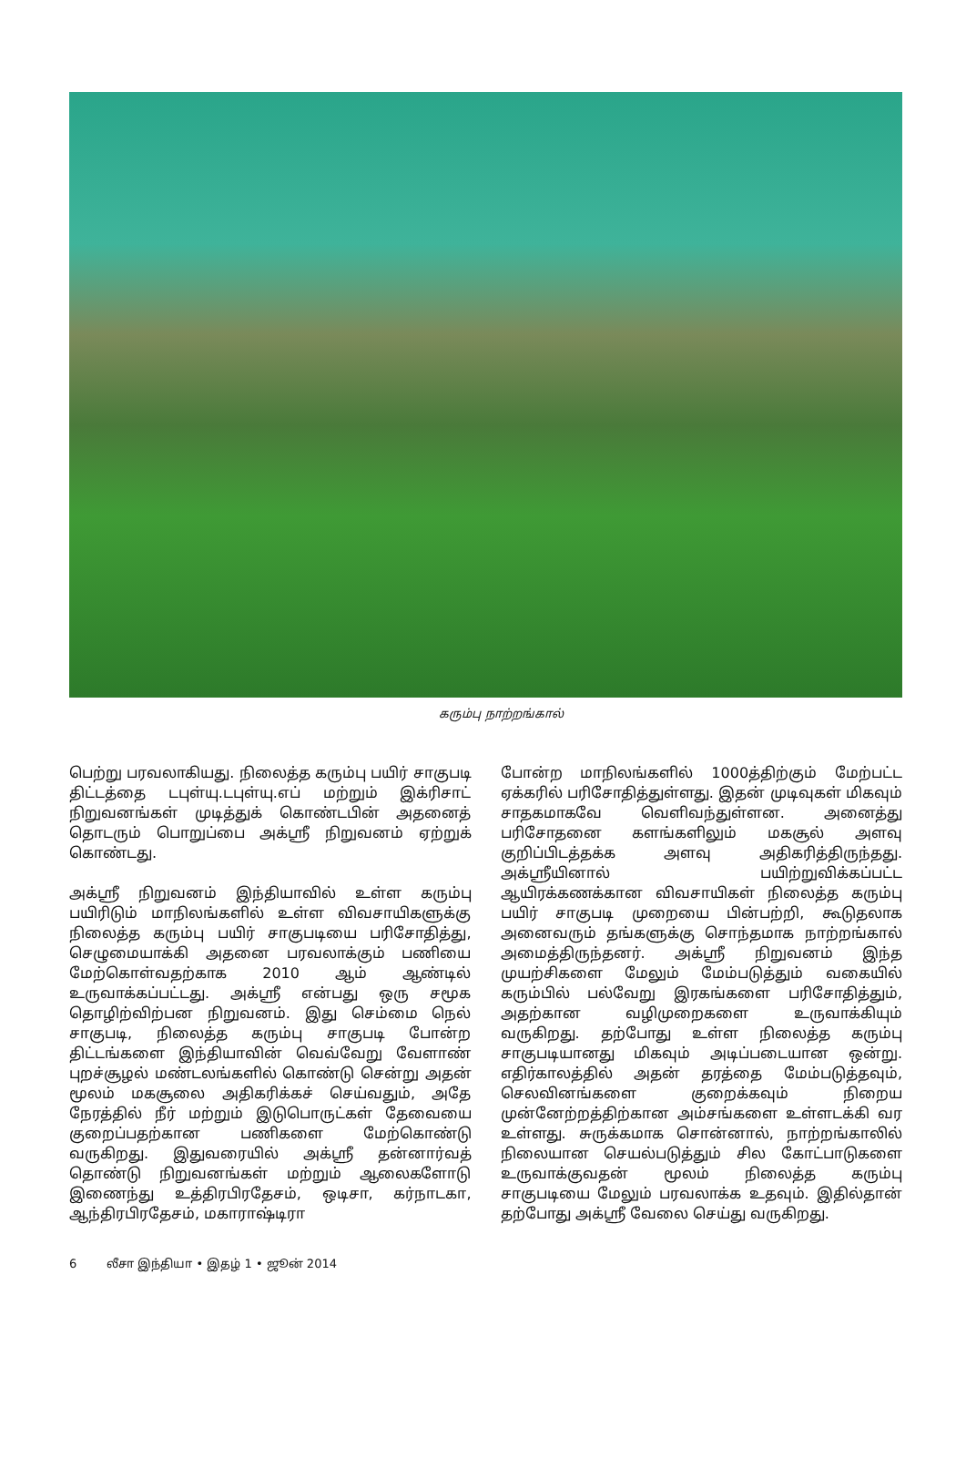கரும்பு நாற்றங்கால்
பெற்று பரவலாகியது. நிலைத்த கரும்பு பயிர் சாகுபடி திட்டத்தை டபுள்யு.டபுள்யு.எப் மற்றும் இக்ரிசாட் நிறுவனங்கள் முடித்துக் கொண்டபின் அதனைத் தொடரும் பொறுப்பை அக்ஸ்ரீ நிறுவனம் ஏற்றுக் கொண்டது.
அக்ஸ்ரீ நிறுவனம் இந்தியாவில் உள்ள கரும்பு பயிரிடும் மாநிலங்களில் உள்ள விவசாயிகளுக்கு நிலைத்த கரும்பு பயிர் சாகுபடியை பரிசோதித்து, செழுமையாக்கி அதனை பரவலாக்கும் பணியை மேற்கொள்வதற்காக 2010 ஆம் ஆண்டில் உருவாக்கப்பட்டது. அக்ஸ்ரீ என்பது ஒரு சமூக தொழிற்விற்பன நிறுவனம். இது செம்மை நெல் சாகுபடி, நிலைத்த கரும்பு சாகுபடி போன்ற திட்டங்களை இந்தியாவின் வெவ்வேறு வேளாண் புறச்சூழல் மண்டலங்களில் கொண்டு சென்று அதன் மூலம் மகசூலை அதிகரிக்கச் செய்வதும், அதே நேரத்தில் நீர் மற்றும் இடுபொருட்கள் தேவையை குறைப்பதற்கான பணிகளை மேற்கொண்டு வருகிறது. இதுவரையில் அக்ஸ்ரீ தன்னார்வத் தொண்டு நிறுவனங்கள் மற்றும் ஆலைகளோடு இணைந்து உத்திரபிரதேசம், ஒடிசா, கர்நாடகா, ஆந்திரபிரதேசம், மகாராஷ்டிரா
போன்ற மாநிலங்களில் 1000த்திற்கும் மேற்பட்ட ஏக்கரில் பரிசோதித்துள்ளது. இதன் முடிவுகள் மிகவும் சாதகமாகவே வெளிவந்துள்ளன. அனைத்து பரிசோதனை களங்களிலும் மகசூல் அளவு குறிப்பிடத்தக்க அளவு அதிகரித்திருந்தது. அக்ஸ்ரீயினால் பயிற்றுவிக்கப்பட்ட ஆயிரக்கணக்கான விவசாயிகள் நிலைத்த கரும்பு பயிர் சாகுபடி முறையை பின்பற்றி, கூடுதலாக அனைவரும் தங்களுக்கு சொந்தமாக நாற்றங்கால் அமைத்திருந்தனர். அக்ஸ்ரீ நிறுவனம் இந்த முயற்சிகளை மேலும் மேம்படுத்தும் வகையில் கரும்பில் பல்வேறு இரகங்களை பரிசோதித்தும், அதற்கான வழிமுறைகளை உருவாக்கியும் வருகிறது. தற்போது உள்ள நிலைத்த கரும்பு சாகுபடியானது மிகவும் அடிப்படையான ஒன்று. எதிர்காலத்தில் அதன் தரத்தை மேம்படுத்தவும், செலவினங்களை குறைக்கவும் நிறைய முன்னேற்றத்திற்கான அம்சங்களை உள்ளடக்கி வர உள்ளது. சுருக்கமாக சொன்னால், நாற்றங்காலில் நிலையான செயல்படுத்தும் சில கோட்பாடுகளை உருவாக்குவதன் மூலம் நிலைத்த கரும்பு சாகுபடியை மேலும் பரவலாக்க உதவும். இதில்தான் தற்போது அக்ஸ்ரீ வேலை செய்து வருகிறது.
6 லீசா இந்தியா • இதழ் 1 • ஜூன் 2014